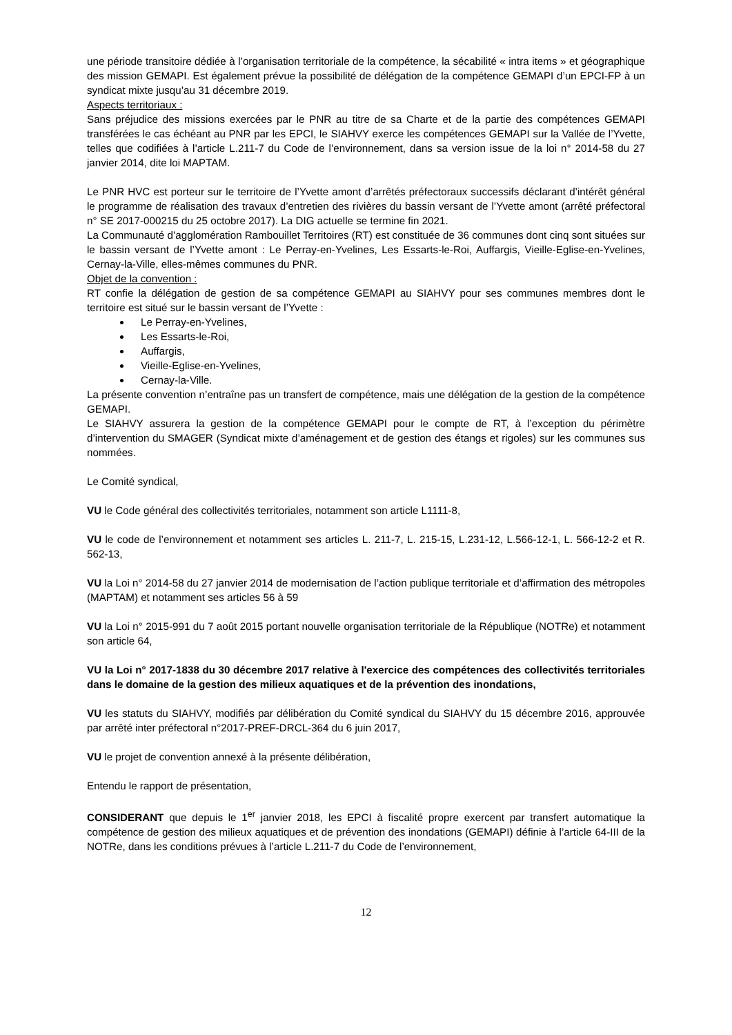une période transitoire dédiée à l’organisation territoriale de la compétence, la sécabilité « intra items » et géographique des mission GEMAPI. Est également prévue la possibilité de délégation de la compétence GEMAPI d’un EPCI-FP à un syndicat mixte jusqu’au 31 décembre 2019.
Aspects territoriaux :
Sans préjudice des missions exercées par le PNR au titre de sa Charte et de la partie des compétences GEMAPI transférées le cas échéant au PNR par les EPCI, le SIAHVY exerce les compétences GEMAPI sur la Vallée de l’Yvette, telles que codifiées à l’article L.211-7 du Code de l’environnement, dans sa version issue de la loi n° 2014-58 du 27 janvier 2014, dite loi MAPTAM.
Le PNR HVC est porteur sur le territoire de l’Yvette amont d’arrêtés préfectoraux successifs déclarant d’intérêt général le programme de réalisation des travaux d’entretien des rivières du bassin versant de l’Yvette amont (arrêté préfectoral n° SE 2017-000215 du 25 octobre 2017). La DIG actuelle se termine fin 2021.
La Communauté d’agglomération Rambouillet Territoires (RT) est constituée de 36 communes dont cinq sont situées sur le bassin versant de l’Yvette amont : Le Perray-en-Yvelines, Les Essarts-le-Roi, Auffargis, Vieille-Eglise-en-Yvelines, Cernay-la-Ville, elles-mêmes communes du PNR.
Objet de la convention :
RT confie la délégation de gestion de sa compétence GEMAPI au SIAHVY pour ses communes membres dont le territoire est situé sur le bassin versant de l’Yvette :
Le Perray-en-Yvelines,
Les Essarts-le-Roi,
Auffargis,
Vieille-Eglise-en-Yvelines,
Cernay-la-Ville.
La présente convention n’entraîne pas un transfert de compétence, mais une délégation de la gestion de la compétence GEMAPI.
Le SIAHVY assurera la gestion de la compétence GEMAPI pour le compte de RT, à l’exception du périmètre d’intervention du SMAGER (Syndicat mixte d’aménagement et de gestion des étangs et rigoles) sur les communes sus nommées.
Le Comité syndical,
VU le Code général des collectivités territoriales, notamment son article L1111-8,
VU le code de l’environnement et notamment ses articles L. 211-7, L. 215-15, L.231-12, L.566-12-1, L. 566-12-2 et R. 562-13,
VU la Loi n° 2014-58 du 27 janvier 2014 de modernisation de l’action publique territoriale et d’affirmation des métropoles (MAPTAM) et notamment ses articles 56 à 59
VU la Loi n° 2015-991 du 7 août 2015 portant nouvelle organisation territoriale de la République (NOTRe) et notamment son article 64,
VU la Loi n° 2017-1838 du 30 décembre 2017 relative à l'exercice des compétences des collectivités territoriales dans le domaine de la gestion des milieux aquatiques et de la prévention des inondations,
VU les statuts du SIAHVY, modifiés par délibération du Comité syndical du SIAHVY du 15 décembre 2016, approuvée par arrêté inter préfectoral n°2017-PREF-DRCL-364 du 6 juin 2017,
VU le projet de convention annexé à la présente délibération,
Entendu le rapport de présentation,
CONSIDERANT que depuis le 1<sup>er</sup> janvier 2018, les EPCI à fiscalité propre exercent par transfert automatique la compétence de gestion des milieux aquatiques et de prévention des inondations (GEMAPI) définie à l’article 64-III de la NOTRe, dans les conditions prévues à l’article L.211-7 du Code de l’environnement,
12